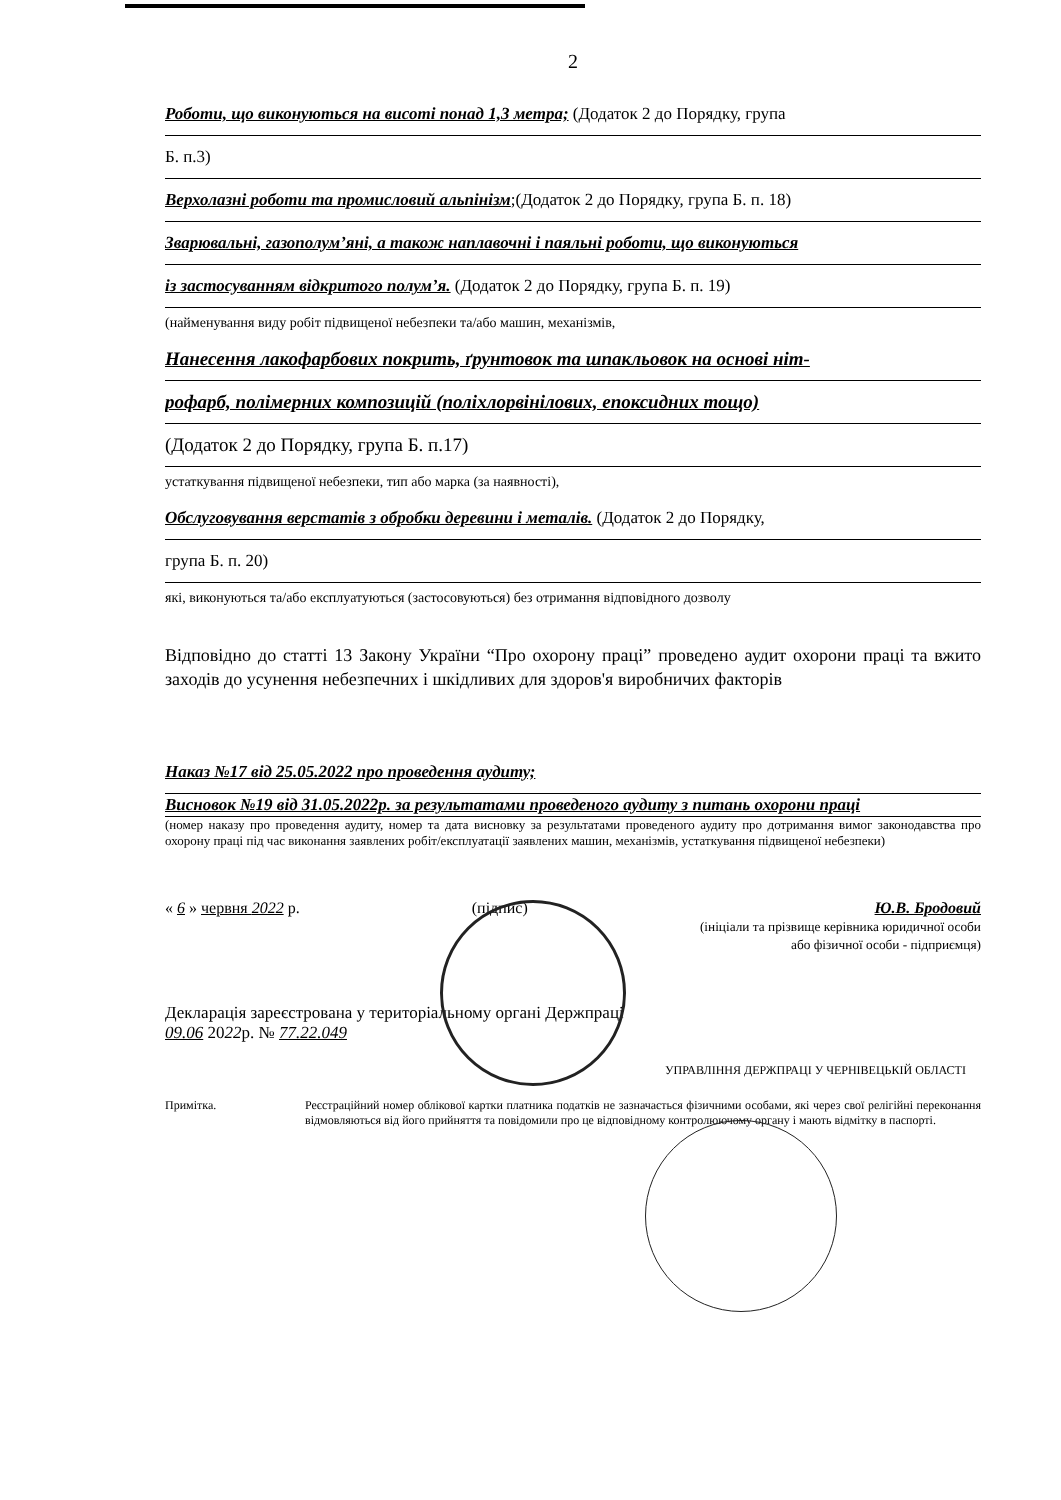2
Роботи, що виконуються на висоті понад 1,3 метра; (Додаток 2 до Порядку, група
Б. п.3)
Верхолазні роботи та промисловий альпінізм;(Додаток 2 до Порядку, група Б. п. 18)
Зварювальні, газополум’яні, а також наплавочні і паяльні роботи, що виконуються
із застосуванням відкритого полум’я. (Додаток 2 до Порядку, група Б. п. 19)
(найменування виду робіт підвищеної небезпеки та/або машин, механізмів,
Нанесення лакофарбових покрить, ґрунтовок та шпакльовок на основі ніт-
рофарб, полімерних композицій (поліхлорвінілових, епоксидних тощо)
(Додаток 2 до Порядку, група Б. п.17)
устаткування підвищеної небезпеки, тип або марка (за наявності),
Обслуговування верстатів з обробки деревини і металів. (Додаток 2 до Порядку,
група Б. п. 20)
які, виконуються та/або експлуатуються (застосовуються) без отримання відповідного дозволу
Відповідно до статті 13 Закону України “Про охорону праці” проведено аудит охорони праці та вжито заходів до усунення небезпечних і шкідливих для здоров'я виробничих факторів
Наказ №17 від 25.05.2022 про проведення аудиту;
Висновок №19 від 31.05.2022р. за результатами проведеного аудиту з питань охорони праці
(номер наказу про проведення аудиту, номер та дата висновку за результатами проведеного аудиту про дотримання вимог законодавства про охорону праці під час виконання заявлених робіт/експлуатації заявлених машин, механізмів, устаткування підвищеної небезпеки)
« 6 » червня 2022 р. (підпис) Ю.В. Бродовий
(ініціали та прізвище керівника юридичної особи
або фізичної особи - підприємця)
Декларація зареєстрована у територіальному органі Держпраці
09.06 2022р. № 77.22.049
УПРАВЛІННЯ ДЕРЖПРАЦІ У ЧЕРНІВЕЦЬКІЙ ОБЛАСТІ
Примітка. Реєстраційний номер облікової картки платника податків не зазначається фізичними особами, які через свої релігійні переконання відмовляються від його прийняття та повідомили про це відповідному контролюючому органу і мають відмітку в паспорті.